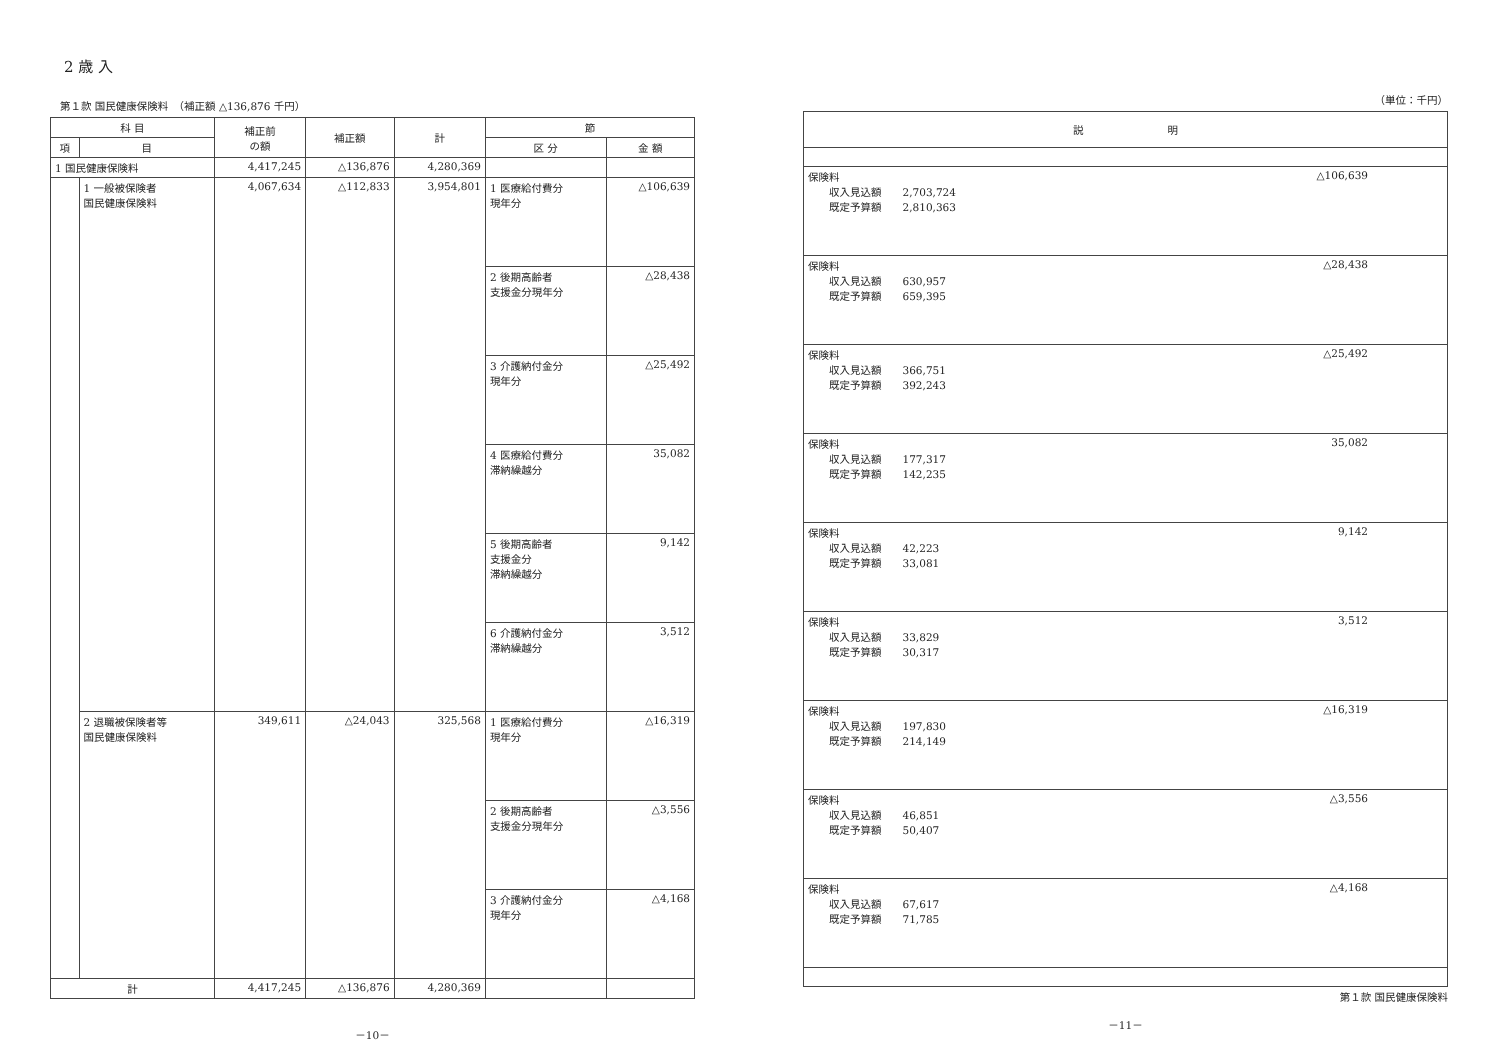2 歳 入
第１款 国民健康保険料　（補正額 △136,876 千円）
| 科 目 | | 補正前 の額 | 補正額 | 計 | 節 | |
| --- | --- | --- | --- | --- | --- | --- |
| 項 | 目 | | | | 区 分 | 金 額 |
| 1 国民健康保険料 | | 4,417,245 | △136,876 | 4,280,369 | | |
| | 1 一般被保険者 国民健康保険料 | 4,067,634 | △112,833 | 3,954,801 | 1 医療給付費分 現年分 | △106,639 |
| | | | | | 2 後期高齢者 支援金分現年分 | △28,438 |
| | | | | | 3 介護納付金分 現年分 | △25,492 |
| | | | | | 4 医療給付費分 滞納繰越分 | 35,082 |
| | | | | | 5 後期高齢者 支援金分 滞納繰越分 | 9,142 |
| | | | | | 6 介護納付金分 滞納繰越分 | 3,512 |
| | 2 退職被保険者等 国民健康保険料 | 349,611 | △24,043 | 325,568 | 1 医療給付費分 現年分 | △16,319 |
| | | | | | 2 後期高齢者 支援金分現年分 | △3,556 |
| | | | | | 3 介護納付金分 現年分 | △4,168 |
| 計 | | 4,417,245 | △136,876 | 4,280,369 | | |
－10－
（単位：千円）
| 説 明 |
| --- |
| 保険料 △106,639 収入見込額 2,703,724 既定予算額 2,810,363 |
| 保険料 △28,438 収入見込額 630,957 既定予算額 659,395 |
| 保険料 △25,492 収入見込額 366,751 既定予算額 392,243 |
| 保険料 35,082 収入見込額 177,317 既定予算額 142,235 |
| 保険料 9,142 収入見込額 42,223 既定予算額 33,081 |
| 保険料 3,512 収入見込額 33,829 既定予算額 30,317 |
| 保険料 △16,319 収入見込額 197,830 既定予算額 214,149 |
| 保険料 △3,556 収入見込額 46,851 既定予算額 50,407 |
| 保険料 △4,168 収入見込額 67,617 既定予算額 71,785 |
第１款 国民健康保険料
－11－